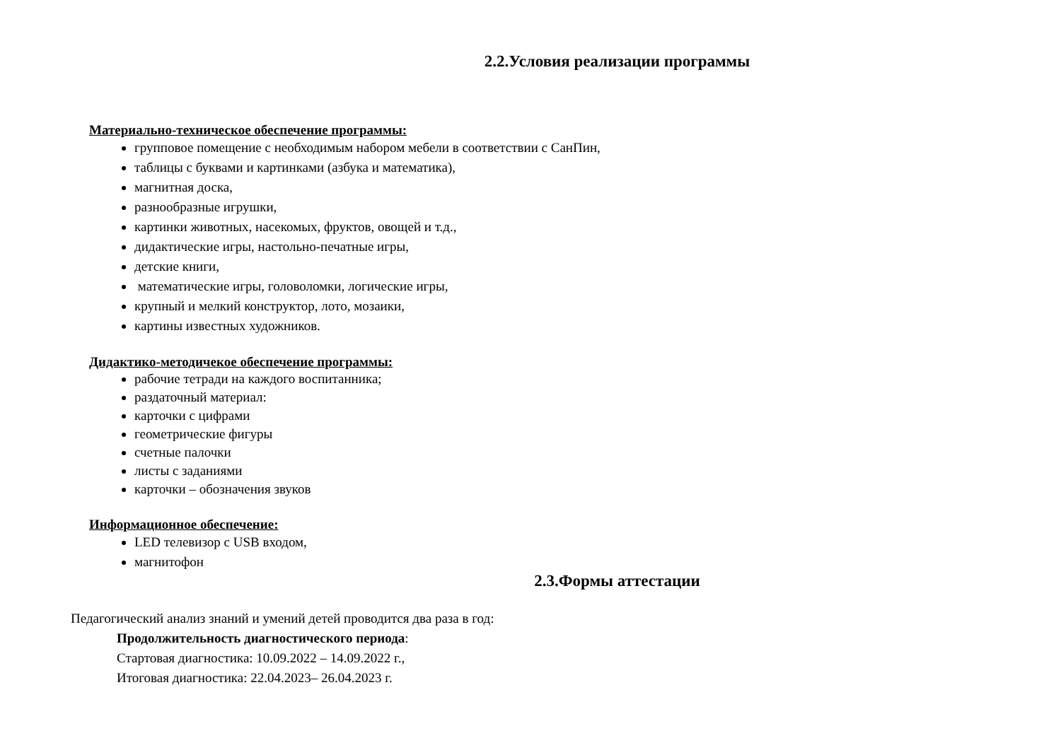2.2.Условия реализации программы
Материально-техническое обеспечение программы:
групповое помещение с необходимым набором мебели в соответствии с СанПин,
таблицы с буквами и картинками (азбука и математика),
магнитная доска,
разнообразные игрушки,
картинки животных, насекомых, фруктов, овощей и т.д.,
дидактические игры, настольно-печатные игры,
детские книги,
математические игры, головоломки, логические игры,
крупный и мелкий конструктор, лото, мозаики,
картины известных художников.
Дидактико-методичекое обеспечение программы:
рабочие тетради на каждого воспитанника;
раздаточный материал:
карточки с цифрами
геометрические фигуры
счетные палочки
листы с заданиями
карточки – обозначения звуков
Информационное обеспечение:
LED телевизор с USB входом,
магнитофон
2.3.Формы аттестации
Педагогический анализ знаний и умений детей проводится два раза в год:
Продолжительность диагностического периода:
Стартовая диагностика: 10.09.2022 – 14.09.2022 г.,
Итоговая диагностика: 22.04.2023– 26.04.2023 г.